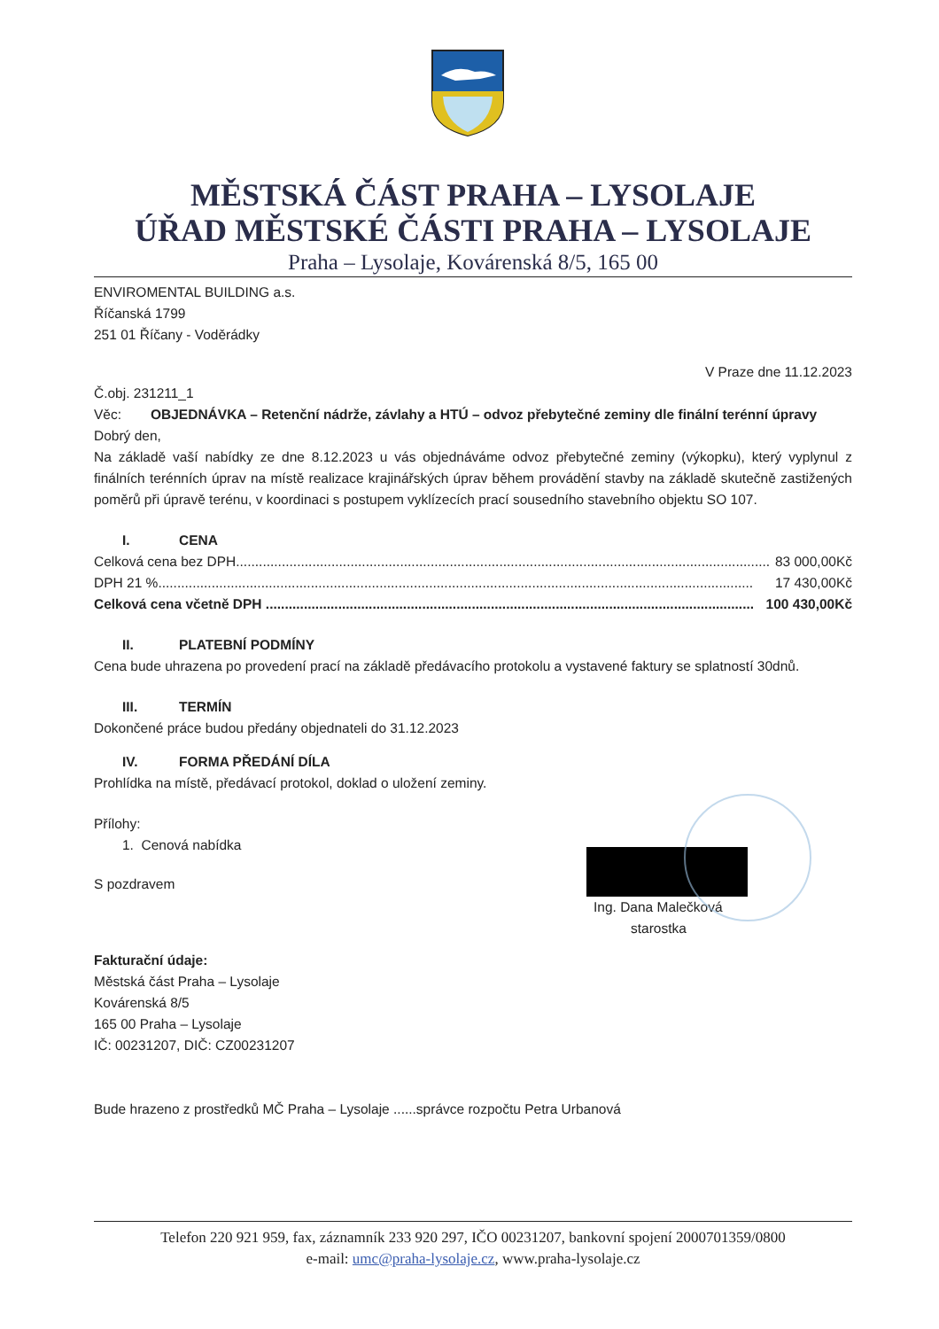MĚSTSKÁ ČÁST PRAHA – LYSOLAJE
ÚŘAD MĚSTSKÉ ČÁSTI PRAHA – LYSOLAJE
Praha – Lysolaje, Kovárenská 8/5, 165 00
ENVIROMENTAL BUILDING a.s.
Říčanská 1799
251 01 Říčany - Voděrádky
V Praze dne 11.12.2023
Č.obj. 231211_1
Věc: OBJEDNÁVKA – Retenční nádrže, závlahy a HTÚ – odvoz přebytečné zeminy dle finální terénní úpravy
Dobrý den,
Na základě vaší nabídky ze dne 8.12.2023 u vás objednáváme odvoz přebytečné zeminy (výkopku), který vyplynul z finálních terénních úprav na místě realizace krajinářských úprav během provádění stavby na základě skutečně zastižených poměrů při úpravě terénu, v koordinaci s postupem vyklízecích prací sousedního stavebního objektu SO 107.
I. CENA
Celková cena bez DPH............................................................................................................................................ 83 000,00Kč
DPH 21 %............................................................................................................................................................ 17 430,00Kč
Celková cena včetně DPH ................................................................................................................................ 100 430,00Kč
II. PLATEBNÍ PODMÍNY
Cena bude uhrazena po provedení prací na základě předávacího protokolu a vystavené faktury se splatností 30dnů.
III. TERMÍN
Dokončené práce budou předány objednateli do 31.12.2023
IV. FORMA PŘEDÁNÍ DÍLA
Prohlídka na místě, předávací protokol, doklad o uložení zeminy.
Přílohy:
1. Cenová nabídka
S pozdravem
Ing. Dana Malečková
starostka
Fakturační údaje:
Městská část Praha – Lysolaje
Kovárenská 8/5
165 00 Praha – Lysolaje
IČ: 00231207, DIČ: CZ00231207
Bude hrazeno z prostředků MČ Praha – Lysolaje ......správce rozpočtu Petra Urbanová
Telefon 220 921 959, fax, záznamník 233 920 297, IČO 00231207, bankovní spojení 2000701359/0800
e-mail: umc@praha-lysolaje.cz, www.praha-lysolaje.cz